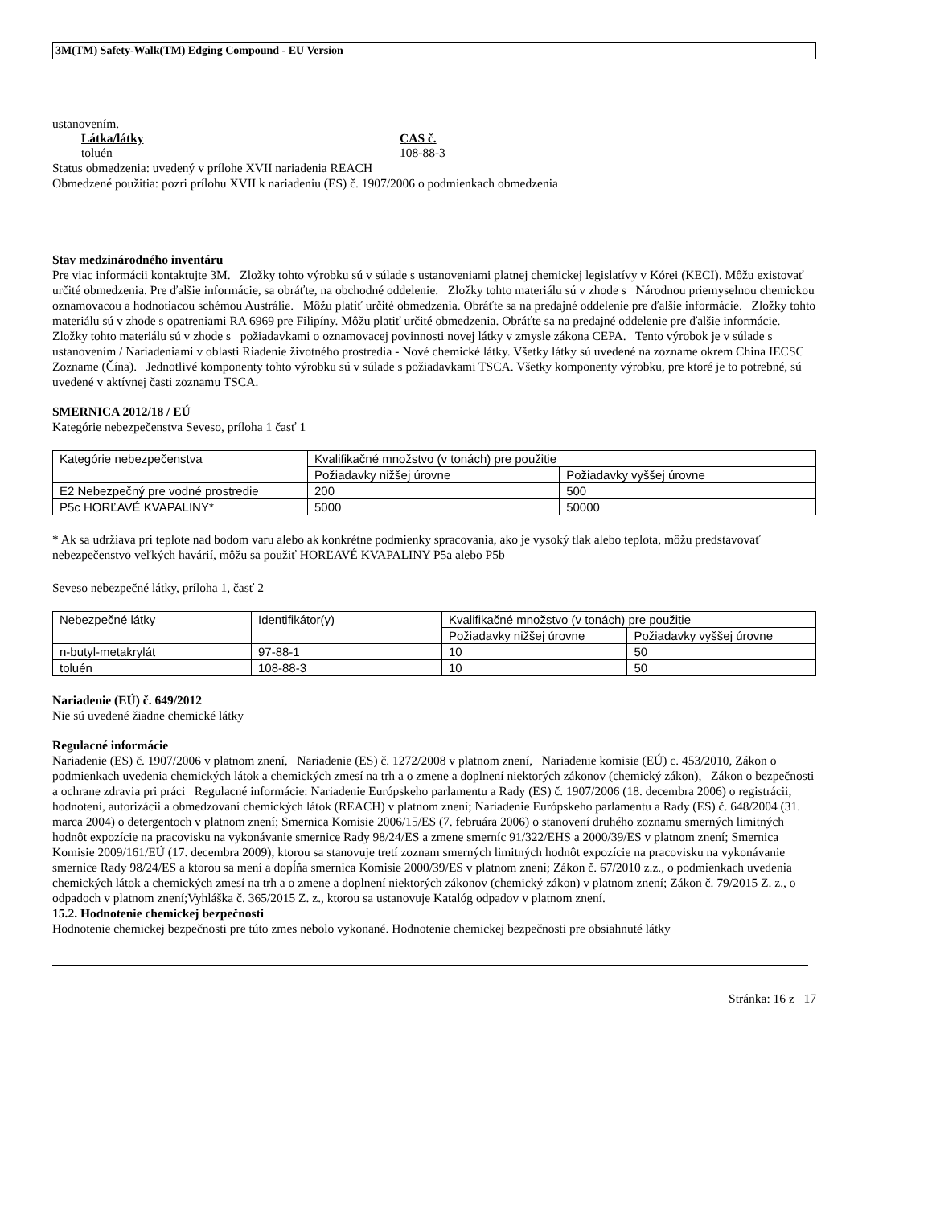3M(TM) Safety-Walk(TM) Edging Compound - EU Version
ustanovením.
Látka/látky
toluén
CAS č.
108-88-3
Status obmedzenia: uvedený v prílohe XVII nariadenia REACH
Obmedzené použitia: pozri prílohu XVII k nariadeniu (ES) č. 1907/2006 o podmienkach obmedzenia
Stav medzinárodného inventáru
Pre viac informácii kontaktujte 3M. Zložky tohto výrobku sú v súlade s ustanoveniami platnej chemickej legislatívy v Kórei (KECI). Môžu existovať určité obmedzenia. Pre ďalšie informácie, sa obráťte, na obchodné oddelenie. Zložky tohto materiálu sú v zhode s Národnou priemyselnou chemickou oznamovacou a hodnotiacou schémou Austrálie. Môžu platiť určité obmedzenia. Obráťte sa na predajné oddelenie pre ďalšie informácie. Zložky tohto materiálu sú v zhode s opatreniami RA 6969 pre Filipíny. Môžu platiť určité obmedzenia. Obráťte sa na predajné oddelenie pre ďalšie informácie. Zložky tohto materiálu sú v zhode s požiadavkami o oznamovacej povinnosti novej látky v zmysle zákona CEPA. Tento výrobok je v súlade s ustanovením / Nariadeniami v oblasti Riadenie životného prostredia - Nové chemické látky. Všetky látky sú uvedené na zozname okrem China IECSC Zozname (Čína). Jednotlivé komponenty tohto výrobku sú v súlade s požiadavkami TSCA. Všetky komponenty výrobku, pre ktoré je to potrebné, sú uvedené v aktívnej časti zoznamu TSCA.
SMERNICA 2012/18 / EÚ
Kategórie nebezpečenstva Seveso, príloha 1 časť 1
| Kategórie nebezpečenstva | Kvalifikačné množstvo (v tonách) pre použitie | |
| | Požiadavky nižšej úrovne | Požiadavky vyššej úrovne |
| E2 Nebezpečný pre vodné prostredie | 200 | 500 |
| P5c HORĽAVÉ KVAPALINY* | 5000 | 50000 |
* Ak sa udržiava pri teplote nad bodom varu alebo ak konkrétne podmienky spracovania, ako je vysoký tlak alebo teplota, môžu predstavovať nebezpečenstvo veľkých havárií, môžu sa použiť HORĽAVÉ KVAPALINY P5a alebo P5b
Seveso nebezpečné látky, príloha 1, časť 2
| Nebezpečné látky | Identifikátor(y) | Kvalifikačné množstvo (v tonách) pre použitie | |
| | | Požiadavky nižšej úrovne | Požiadavky vyššej úrovne |
| n-butyl-metakrylát | 97-88-1 | 10 | 50 |
| toluén | 108-88-3 | 10 | 50 |
Nariadenie (EÚ) č. 649/2012
Nie sú uvedené žiadne chemické látky
Regulacné informácie
Nariadenie (ES) č. 1907/2006 v platnom znení, Nariadenie (ES) č. 1272/2008 v platnom znení, Nariadenie komisie (EÚ) c. 453/2010, Zákon o podmienkach uvedenia chemických látok a chemických zmesí na trh a o zmene a doplnení niektorých zákonov (chemický zákon), Zákon o bezpečnosti a ochrane zdravia pri práci Regulacné informácie: Nariadenie Európskeho parlamentu a Rady (ES) č. 1907/2006 (18. decembra 2006) o registrácii, hodnotení, autorizácii a obmedzovaní chemických látok (REACH) v platnom znení; Nariadenie Európskeho parlamentu a Rady (ES) č. 648/2004 (31. marca 2004) o detergentoch v platnom znení; Smernica Komisie 2006/15/ES (7. februára 2006) o stanovení druhého zoznamu smerných limitných hodnôt expozície na pracovisku na vykonávanie smernice Rady 98/24/ES a zmene smerníc 91/322/EHS a 2000/39/ES v platnom znení; Smernica Komisie 2009/161/EÚ (17. decembra 2009), ktorou sa stanovuje tretí zoznam smerných limitných hodnôt expozície na pracovisku na vykonávanie smernice Rady 98/24/ES a ktorou sa mení a dopĺňa smernica Komisie 2000/39/ES v platnom znení; Zákon č. 67/2010 z.z., o podmienkach uvedenia chemických látok a chemických zmesí na trh a o zmene a doplnení niektorých zákonov (chemický zákon) v platnom znení; Zákon č. 79/2015 Z. z., o odpadoch v platnom znení;Vyhláška č. 365/2015 Z. z., ktorou sa ustanovuje Katalóg odpadov v platnom znení.
15.2. Hodnotenie chemickej bezpečnosti
Hodnotenie chemickej bezpečnosti pre túto zmes nebolo vykonané. Hodnotenie chemickej bezpečnosti pre obsiahnuté látky
Stránka: 16 z 17